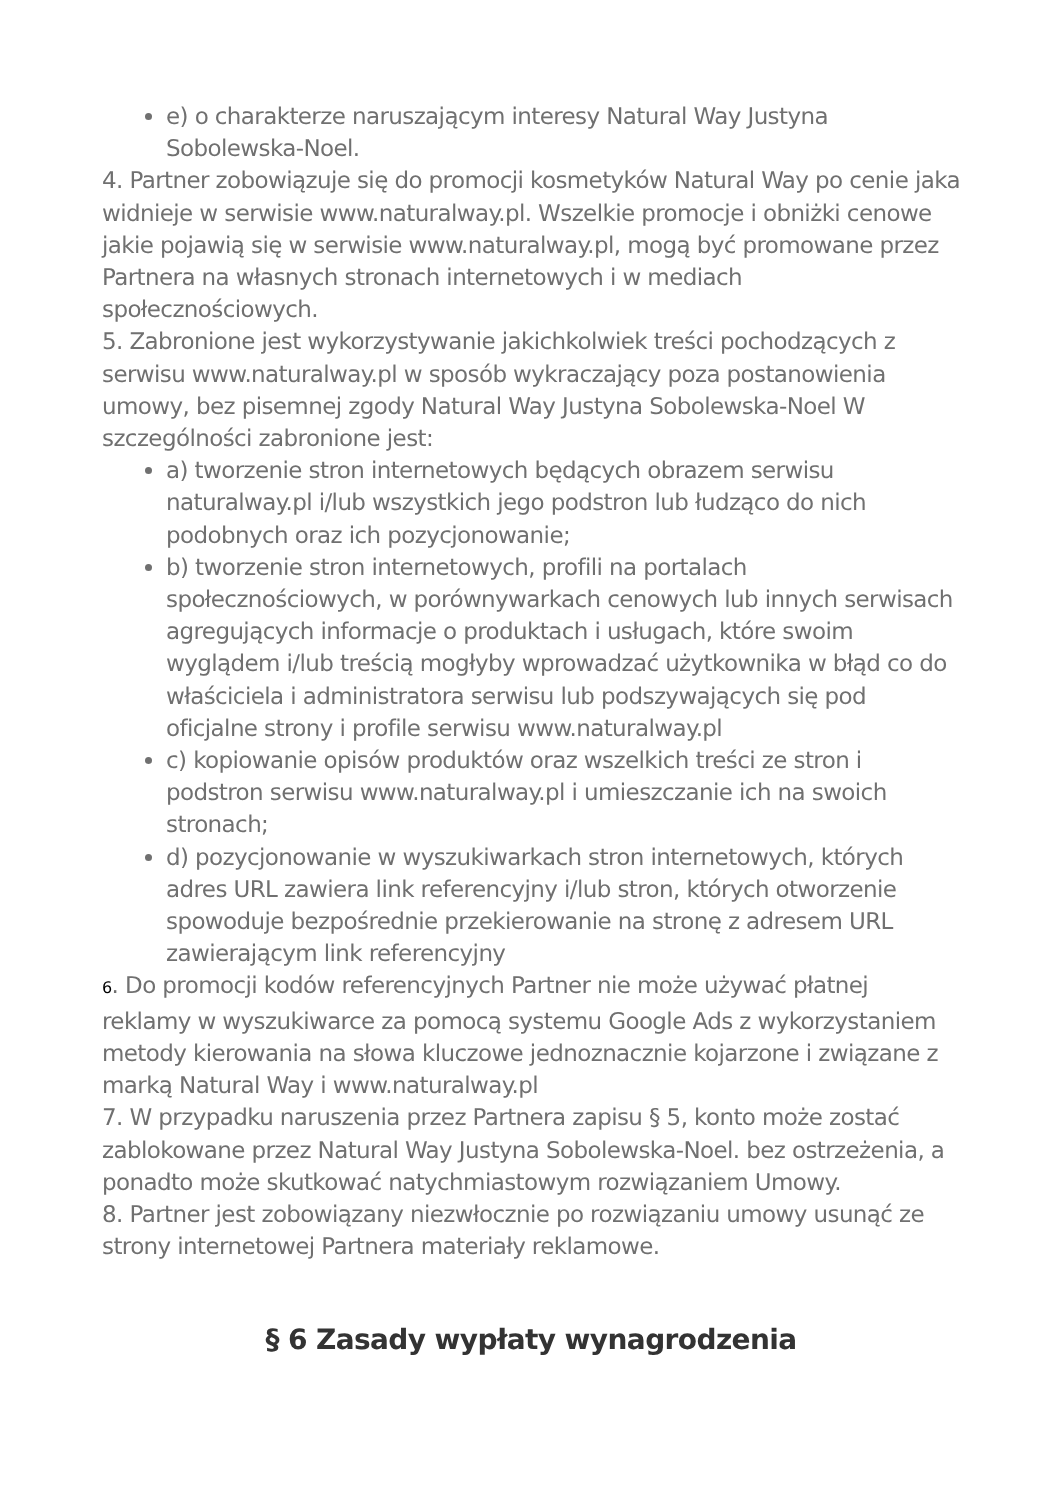e) o charakterze naruszającym interesy Natural Way Justyna Sobolewska-Noel.
4. Partner zobowiązuje się do promocji kosmetyków Natural Way po cenie jaka widnieje w serwisie www.naturalway.pl. Wszelkie promocje i obniżki cenowe jakie pojawią się w serwisie www.naturalway.pl, mogą być promowane przez Partnera na własnych stronach internetowych i w mediach społecznościowych.
5. Zabronione jest wykorzystywanie jakichkolwiek treści pochodzących z serwisu www.naturalway.pl w sposób wykraczający poza postanowienia umowy, bez pisemnej zgody Natural Way Justyna Sobolewska-Noel W szczególności zabronione jest:
a) tworzenie stron internetowych będących obrazem serwisu naturalway.pl i/lub wszystkich jego podstron lub łudząco do nich podobnych oraz ich pozycjonowanie;
b) tworzenie stron internetowych, profili na portalach społecznościowych, w porównywarkach cenowych lub innych serwisach agregujących informacje o produktach i usługach, które swoim wyglądem i/lub treścią mogłyby wprowadzać użytkownika w błąd co do właściciela i administratora serwisu lub podszywających się pod oficjalne strony i profile serwisu www.naturalway.pl
c) kopiowanie opisów produktów oraz wszelkich treści ze stron i podstron serwisu www.naturalway.pl i umieszczanie ich na swoich stronach;
d) pozycjonowanie w wyszukiwarkach stron internetowych, których adres URL zawiera link referencyjny i/lub stron, których otworzenie spowoduje bezpośrednie przekierowanie na stronę z adresem URL zawierającym link referencyjny
6. Do promocji kodów referencyjnych Partner nie może używać płatnej reklamy w wyszukiwarce za pomocą systemu Google Ads z wykorzystaniem metody kierowania na słowa kluczowe jednoznacznie kojarzone i związane z marką Natural Way i www.naturalway.pl
7. W przypadku naruszenia przez Partnera zapisu § 5, konto może zostać zablokowane przez Natural Way Justyna Sobolewska-Noel. bez ostrzeżenia, a ponadto może skutkować natychmiastowym rozwiązaniem Umowy.
8. Partner jest zobowiązany niezwłocznie po rozwiązaniu umowy usunąć ze strony internetowej Partnera materiały reklamowe.
§ 6 Zasady wypłaty wynagrodzenia